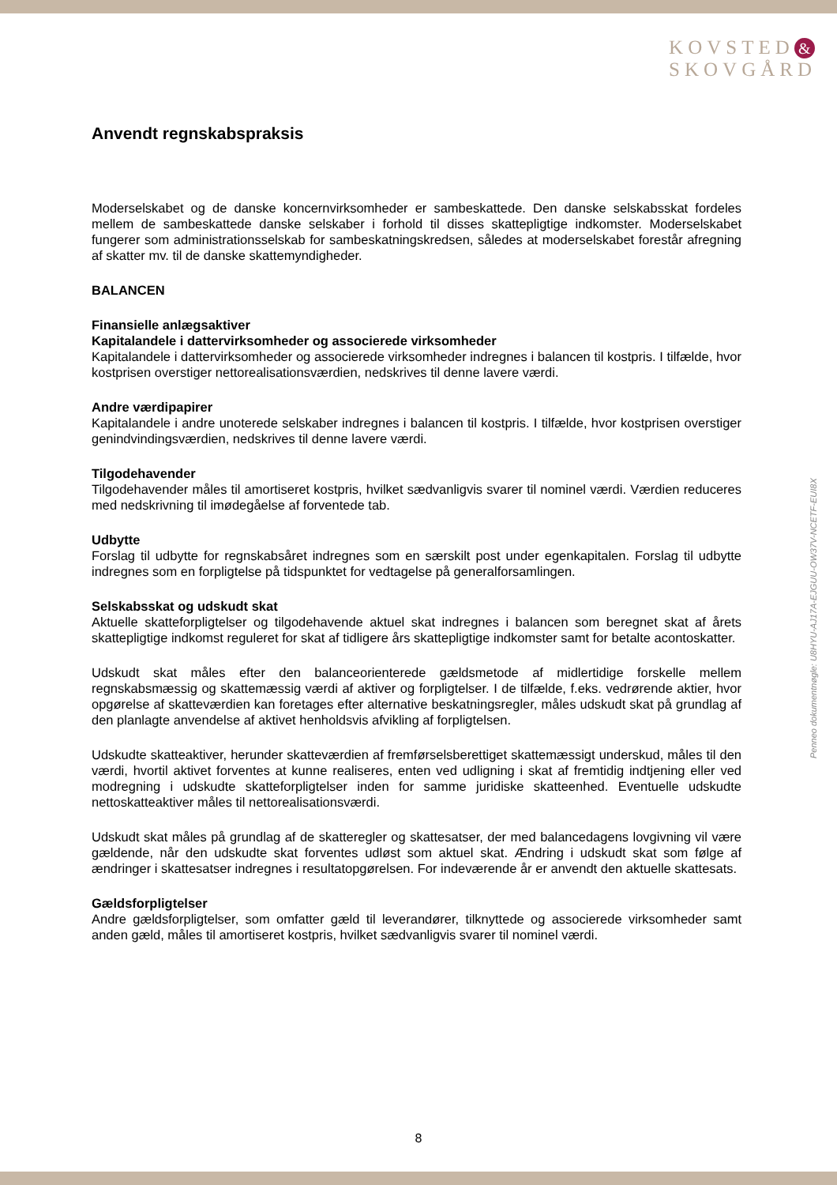KOVSTED &
SKOVGÅRD
Penneo dokumentnøgle: U8HYU-AJ17A-EJGUU-OW37V-NCETF-EUI8X
Anvendt regnskabspraksis
Moderselskabet og de danske koncernvirksomheder er sambeskattede. Den danske selskabsskat fordeles mellem de sambeskattede danske selskaber i forhold til disses skattepligtige indkomster. Moderselskabet fungerer som administrationsselskab for sambeskatningskredsen, således at moderselskabet forestår afregning af skatter mv. til de danske skattemyndigheder.
BALANCEN
Finansielle anlægsaktiver
Kapitalandele i dattervirksomheder og associerede virksomheder
Kapitalandele i dattervirksomheder og associerede virksomheder indregnes i balancen til kostpris. I tilfælde, hvor kostprisen overstiger nettorealisationsværdien, nedskrives til denne lavere værdi.
Andre værdipapirer
Kapitalandele i andre unoterede selskaber indregnes i balancen til kostpris. I tilfælde, hvor kostprisen overstiger genindvindingsværdien, nedskrives til denne lavere værdi.
Tilgodehavender
Tilgodehavender måles til amortiseret kostpris, hvilket sædvanligvis svarer til nominel værdi. Værdien reduceres med nedskrivning til imødegåelse af forventede tab.
Udbytte
Forslag til udbytte for regnskabsåret indregnes som en særskilt post under egenkapitalen. Forslag til udbytte indregnes som en forpligtelse på tidspunktet for vedtagelse på generalforsamlingen.
Selskabsskat og udskudt skat
Aktuelle skatteforpligtelser og tilgodehavende aktuel skat indregnes i balancen som beregnet skat af årets skattepligtige indkomst reguleret for skat af tidligere års skattepligtige indkomster samt for betalte acontoskatter.
Udskudt skat måles efter den balanceorienterede gældsmetode af midlertidige forskelle mellem regnskabsmæssig og skattemæssig værdi af aktiver og forpligtelser. I de tilfælde, f.eks. vedrørende aktier, hvor opgørelse af skatteværdien kan foretages efter alternative beskatningsregler, måles udskudt skat på grundlag af den planlagte anvendelse af aktivet henholdsvis afvikling af forpligtelsen.
Udskudte skatteaktiver, herunder skatteværdien af fremførselsberettiget skattemæssigt underskud, måles til den værdi, hvortil aktivet forventes at kunne realiseres, enten ved udligning i skat af fremtidig indtjening eller ved modregning i udskudte skatteforpligtelser inden for samme juridiske skatteenhed. Eventuelle udskudte nettoskatteaktiver måles til nettorealisationsværdi.
Udskudt skat måles på grundlag af de skatteregler og skattesatser, der med balancedagens lovgivning vil være gældende, når den udskudte skat forventes udløst som aktuel skat. Ændring i udskudt skat som følge af ændringer i skattesatser indregnes i resultatopgørelsen. For indeværende år er anvendt den aktuelle skattesats.
Gældsforpligtelser
Andre gældsforpligtelser, som omfatter gæld til leverandører, tilknyttede og associerede virksomheder samt anden gæld, måles til amortiseret kostpris, hvilket sædvanligvis svarer til nominel værdi.
8